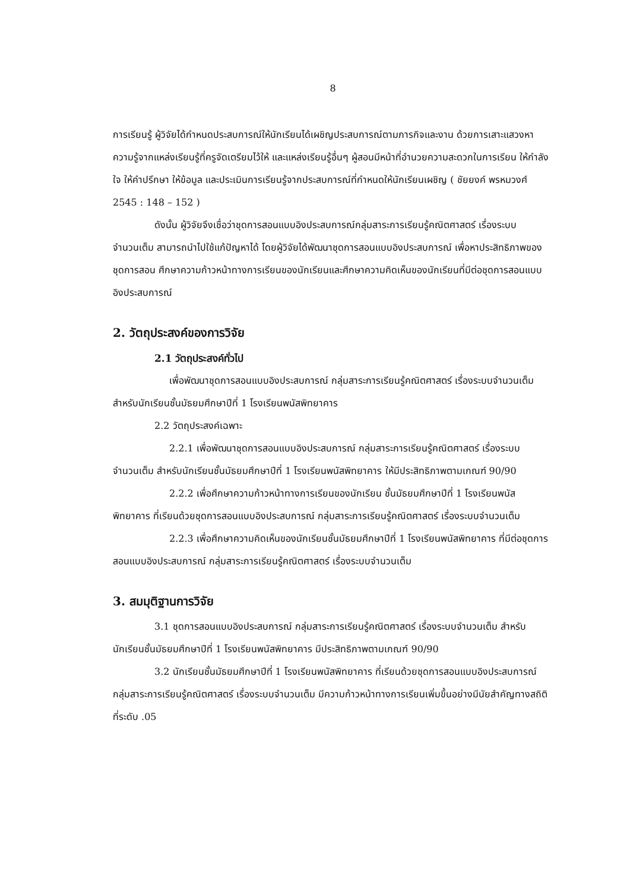8
การเรียนรู้ ผู้วิจัยได้กำหนดประสบการณ์ให้นักเรียนได้เผชิญประสบการณ์ตามภารกิจและงาน ด้วยการเสาะแสวงหาความรู้จากแหล่งเรียนรู้ที่ครูจัดเตรียมไว้ให้ และแหล่งเรียนรู้อื่นๆ ผู้สอนมีหน้าที่อำนวยความสะดวกในการเรียน ให้กำลังใจ ให้คำปรึกษา ให้ข้อมูล และประเมินการเรียนรู้จากประสบการณ์ที่กำหนดให้นักเรียนเผชิญ ( ชัยยงค์ พรหมวงศ์ 2545 : 148 – 152 )
ดังนั้น ผู้วิจัยจึงเชื่อว่าชุดการสอนแบบอิงประสบการณ์กลุ่มสาระการเรียนรู้คณิตศาสตร์ เรื่องระบบจำนวนเต็ม สามารถนำไปใช้แก้ปัญหาได้ โดยผู้วิจัยได้พัฒนาชุดการสอนแบบอิงประสบการณ์ เพื่อหาประสิทธิภาพของชุดการสอน ศึกษาความก้าวหน้าทางการเรียนของนักเรียนและศึกษาความคิดเห็นของนักเรียนที่มีต่อชุดการสอนแบบอิงประสบการณ์
2. วัตถุประสงค์ของการวิจัย
2.1 วัตถุประสงค์ทั่วไป
เพื่อพัฒนาชุดการสอนแบบอิงประสบการณ์ กลุ่มสาระการเรียนรู้คณิตศาสตร์ เรื่องระบบจำนวนเต็ม สำหรับนักเรียนชั้นมัธยมศึกษาปีที่ 1 โรงเรียนพนัสพิทยาคาร
2.2 วัตถุประสงค์เฉพาะ
2.2.1 เพื่อพัฒนาชุดการสอนแบบอิงประสบการณ์ กลุ่มสาระการเรียนรู้คณิตศาสตร์ เรื่องระบบจำนวนเต็ม สำหรับนักเรียนชั้นมัธยมศึกษาปีที่ 1 โรงเรียนพนัสพิทยาคาร ให้มีประสิทธิภาพตามเกณฑ์ 90/90
2.2.2 เพื่อศึกษาความก้าวหน้าทางการเรียนของนักเรียน ชั้นมัธยมศึกษาปีที่ 1 โรงเรียนพนัสพิทยาคาร ที่เรียนด้วยชุดการสอนแบบอิงประสบการณ์ กลุ่มสาระการเรียนรู้คณิตศาสตร์ เรื่องระบบจำนวนเต็ม
2.2.3 เพื่อศึกษาความคิดเห็นของนักเรียนชั้นมัธยมศึกษาปีที่ 1 โรงเรียนพนัสพิทยาคาร ที่มีต่อชุดการสอนแบบอิงประสบการณ์ กลุ่มสาระการเรียนรู้คณิตศาสตร์ เรื่องระบบจำนวนเต็ม
3. สมมุติฐานการวิจัย
3.1 ชุดการสอนแบบอิงประสบการณ์ กลุ่มสาระการเรียนรู้คณิตศาสตร์ เรื่องระบบจำนวนเต็ม สำหรับนักเรียนชั้นมัธยมศึกษาปีที่ 1 โรงเรียนพนัสพิทยาคาร มีประสิทธิภาพตามเกณฑ์ 90/90
3.2 นักเรียนชั้นมัธยมศึกษาปีที่ 1 โรงเรียนพนัสพิทยาคาร ที่เรียนด้วยชุดการสอนแบบอิงประสบการณ์ กลุ่มสาระการเรียนรู้คณิตศาสตร์ เรื่องระบบจำนวนเต็ม มีความก้าวหน้าทางการเรียนเพิ่มขึ้นอย่างมีนัยสำคัญทางสถิติที่ระดับ .05